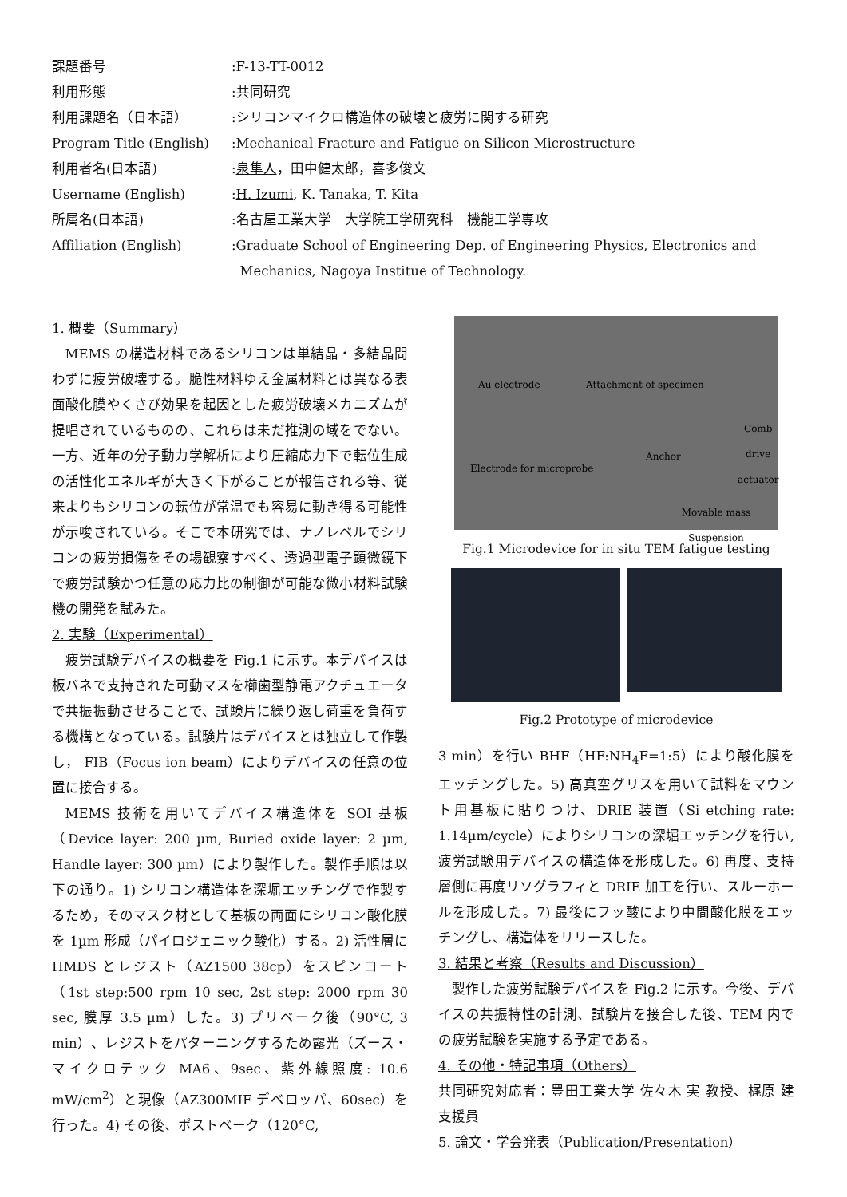| 課題番号 | :F-13-TT-0012 |
| 利用形態 | :共同研究 |
| 利用課題名（日本語） | :シリコンマイクロ構造体の破壊と疲労に関する研究 |
| Program Title (English) | :Mechanical Fracture and Fatigue on Silicon Microstructure |
| 利用者名(日本語) | : 泉隼人 ，田中健太郎，喜多俊文 |
| Username (English) | : H. Izumi , K. Tanaka, T. Kita |
| 所属名(日本語) | :名古屋工業大学 大学院工学研究科 機能工学専攻 |
| Affiliation (English) | :Graduate School of Engineering Dep. of Engineering Physics, Electronics and Mechanics, Nagoya Institue of Technology. |
1. 概要（Summary）
MEMS の構造材料であるシリコンは単結晶・多結晶問わずに疲労破壊する。脆性材料ゆえ金属材料とは異なる表面酸化膜やくさび効果を起因とした疲労破壊メカニズムが提唱されているものの、これらは未だ推測の域をでない。一方、近年の分子動力学解析により圧縮応力下で転位生成の活性化エネルギが大きく下がることが報告される等、従来よりもシリコンの転位が常温でも容易に動き得る可能性が示唆されている。そこで本研究では、ナノレベルでシリコンの疲労損傷をその場観察すべく、透過型電子顕微鏡下で疲労試験かつ任意の応力比の制御が可能な微小材料試験機の開発を試みた。
2. 実験（Experimental）
疲労試験デバイスの概要を Fig.1 に示す。本デバイスは板バネで支持された可動マスを櫛歯型静電アクチュエータで共振振動させることで、試験片に繰り返し荷重を負荷する機構となっている。試験片はデバイスとは独立して作製し， FIB（Focus ion beam）によりデバイスの任意の位置に接合する。
MEMS 技術を用いてデバイス構造体を SOI 基板（Device layer: 200 µm, Buried oxide layer: 2 µm, Handle layer: 300 µm）により製作した。製作手順は以下の通り。1) シリコン構造体を深堀エッチングで作製するため，そのマスク材として基板の両面にシリコン酸化膜を 1µm 形成（パイロジェニック酸化）する。2) 活性層に HMDS とレジスト（AZ1500 38cp）をスピンコート（1st step:500 rpm 10 sec, 2st step: 2000 rpm 30 sec, 膜厚 3.5 µm）した。3) プリベーク後（90°C, 3 min）、レジストをパターニングするため露光（ズース・マイクロテック MA6、9sec、紫外線照度: 10.6 mW/cm<sup>2</sup>）と現像（AZ300MIF デベロッパ、60sec）を行った。4) その後、ポストベーク（120°C,
Au electrode Attachment of specimen
Comb drive actuator
Anchor
Electrode for microprobe
Movable mass Suspension
Fig.1 Microdevice for in situ TEM fatigue testing
Fig.2 Prototype of microdevice
3 min）を行い BHF（HF:NH<sub>4</sub>F=1:5）により酸化膜をエッチングした。5) 高真空グリスを用いて試料をマウント用基板に貼りつけ、DRIE 装置（Si etching rate: 1.14µm/cycle）によりシリコンの深堀エッチングを行い, 疲労試験用デバイスの構造体を形成した。6) 再度、支持層側に再度リソグラフィと DRIE 加工を行い、スルーホールを形成した。7) 最後にフッ酸により中間酸化膜をエッチングし、構造体をリリースした。
3. 結果と考察（Results and Discussion）
製作した疲労試験デバイスを Fig.2 に示す。今後、デバイスの共振特性の計測、試験片を接合した後、TEM 内での疲労試験を実施する予定である。
4. その他・特記事項（Others）
共同研究対応者：豊田工業大学 佐々木 実 教授、梶原 建 支援員
5. 論文・学会発表（Publication/Presentation）